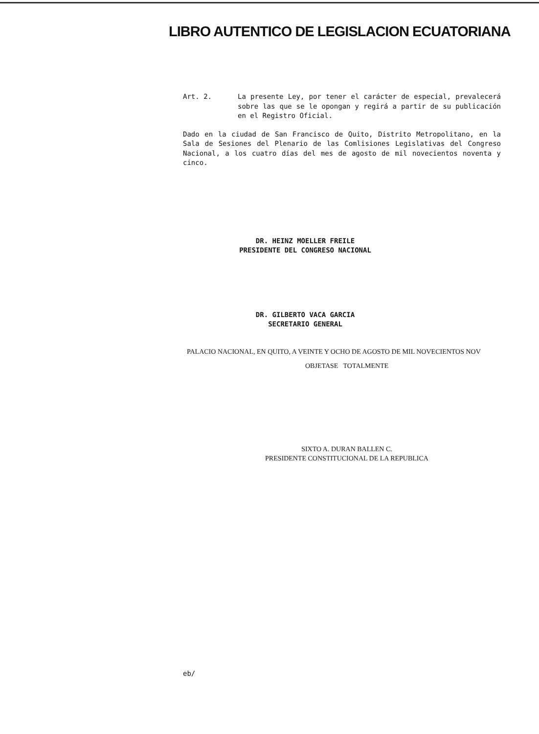LIBRO AUTENTICO DE LEGISLACION ECUATORIANA
Art. 2. La presente Ley, por tener el carácter de especial, prevalecerá sobre las que se le opongan y regirá a partir de su publicación en el Registro Oficial.
Dado en la ciudad de San Francisco de Quito, Distrito Metropolitano, en la Sala de Sesiones del Plenario de las Comlisiones Legislativas del Congreso Nacional, a los cuatro días del mes de agosto de mil novecientos noventa y cinco.
DR. HEINZ MOELLER FREILE
PRESIDENTE DEL CONGRESO NACIONAL
DR. GILBERTO VACA GARCIA
SECRETARIO GENERAL
PALACIO NACIONAL, EN QUITO, A VEINTE Y OCHO DE AGOSTO DE MIL NOVECIENTOS NOV
OBJETASE TOTALMENTE
SIXTO A. DURAN BALLEN C.
PRESIDENTE CONSTITUCIONAL DE LA REPUBLICA
eb/